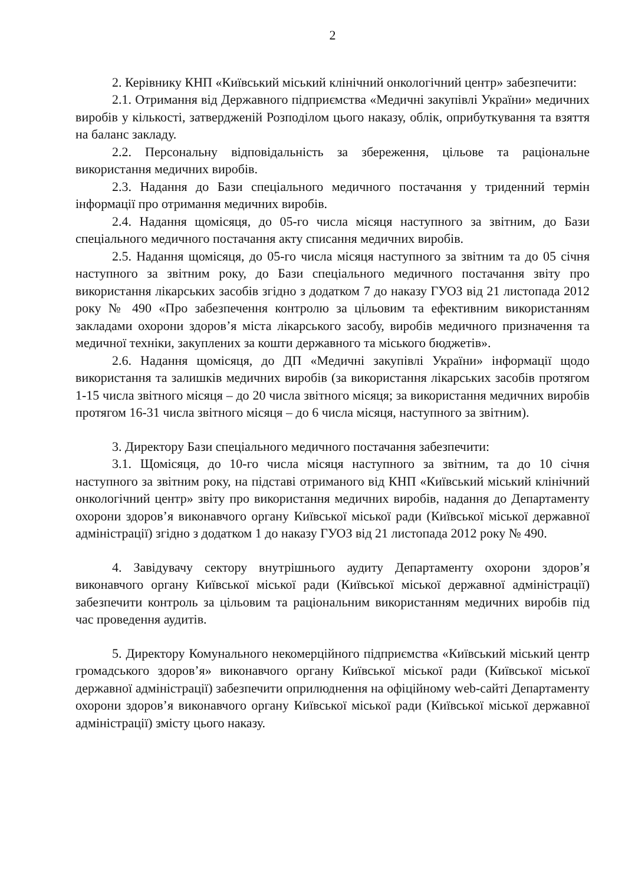2
2. Керівнику КНП «Київський міський клінічний онкологічний центр» забезпечити:
2.1. Отримання від Державного підприємства «Медичні закупівлі України» медичних виробів у кількості, затвердженій Розподілом цього наказу, облік, оприбуткування та взяття на баланс закладу.
2.2. Персональну відповідальність за збереження, цільове та раціональне використання медичних виробів.
2.3. Надання до Бази спеціального медичного постачання у триденний термін інформації про отримання медичних виробів.
2.4. Надання щомісяця, до 05-го числа місяця наступного за звітним, до Бази спеціального медичного постачання акту списання медичних виробів.
2.5. Надання щомісяця, до 05-го числа місяця наступного за звітним та до 05 січня наступного за звітним року, до Бази спеціального медичного постачання звіту про використання лікарських засобів згідно з додатком 7 до наказу ГУОЗ від 21 листопада 2012 року № 490 «Про забезпечення контролю за цільовим та ефективним використанням закладами охорони здоров’я міста лікарського засобу, виробів медичного призначення та медичної техніки, закуплених за кошти державного та міського бюджетів».
2.6. Надання щомісяця, до ДП «Медичні закупівлі України» інформації щодо використання та залишків медичних виробів (за використання лікарських засобів протягом 1-15 числа звітного місяця – до 20 числа звітного місяця; за використання медичних виробів протягом 16-31 числа звітного місяця – до 6 числа місяця, наступного за звітним).
3. Директору Бази спеціального медичного постачання забезпечити:
3.1. Щомісяця, до 10-го числа місяця наступного за звітним, та до 10 січня наступного за звітним року, на підставі отриманого від КНП «Київський міський клінічний онкологічний центр» звіту про використання медичних виробів, надання до Департаменту охорони здоров’я виконавчого органу Київської міської ради (Київської міської державної адміністрації) згідно з додатком 1 до наказу ГУОЗ від 21 листопада 2012 року № 490.
4. Завідувачу сектору внутрішнього аудиту Департаменту охорони здоров’я виконавчого органу Київської міської ради (Київської міської державної адміністрації) забезпечити контроль за цільовим та раціональним використанням медичних виробів під час проведення аудитів.
5. Директору Комунального некомерційного підприємства «Київський міський центр громадського здоров’я» виконавчого органу Київської міської ради (Київської міської державної адміністрації) забезпечити оприлюднення на офіційному web-сайті Департаменту охорони здоров’я виконавчого органу Київської міської ради (Київської міської державної адміністрації) змісту цього наказу.